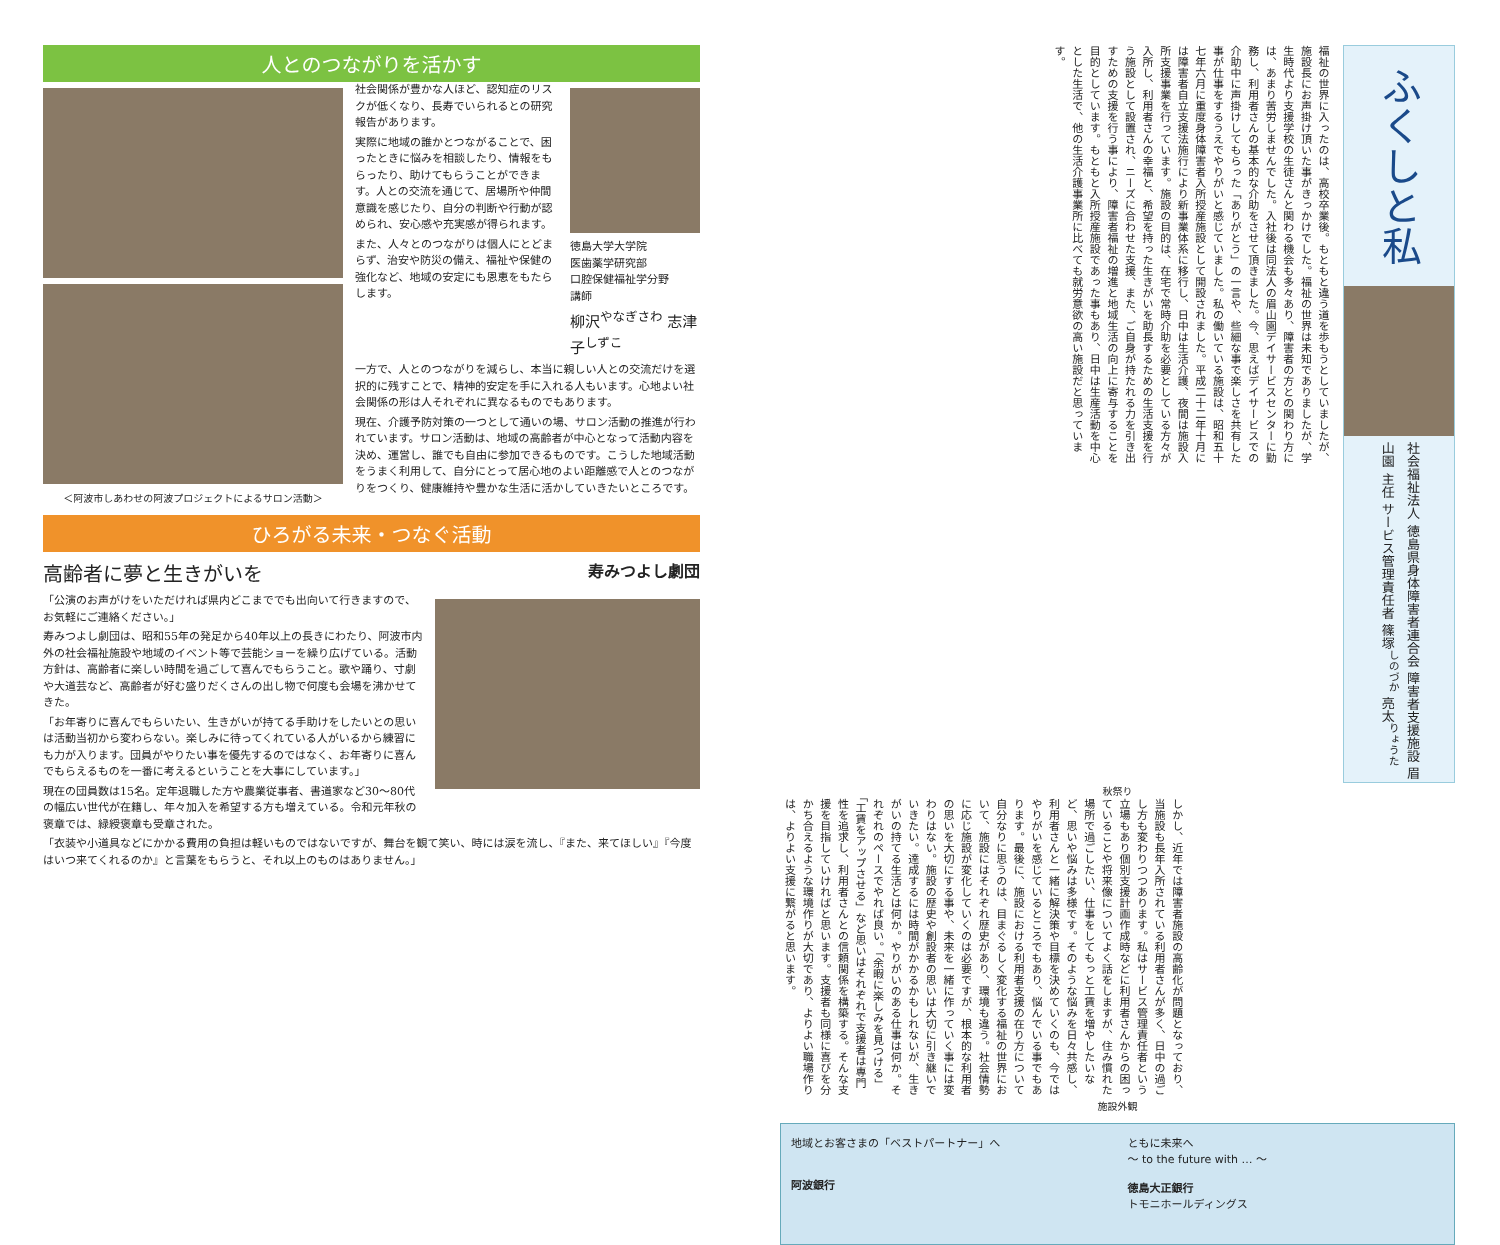人とのつながりを活かす
＜阿波市しあわせの阿波プロジェクトによるサロン活動＞
社会関係が豊かな人ほど、認知症のリスクが低くなり、長寿でいられるとの研究報告があります。
実際に地域の誰かとつながることで、困ったときに悩みを相談したり、情報をもらったり、助けてもらうことができます。人との交流を通じて、居場所や仲間意識を感じたり、自分の判断や行動が認められ、安心感や充実感が得られます。
また、人々とのつながりは個人にとどまらず、治安や防災の備え、福祉や保健の強化など、地域の安定にも恩恵をもたらします。
徳島大学大学院
医歯薬学研究部
口腔保健福祉学分野
講師
柳沢<sup>やなぎさわ</sup> 志津子<sup>しずこ</sup>
一方で、人とのつながりを減らし、本当に親しい人との交流だけを選択的に残すことで、精神的安定を手に入れる人もいます。心地よい社会関係の形は人それぞれに異なるものでもあります。
現在、介護予防対策の一つとして通いの場、サロン活動の推進が行われています。サロン活動は、地域の高齢者が中心となって活動内容を決め、運営し、誰でも自由に参加できるものです。こうした地域活動をうまく利用して、自分にとって居心地のよい距離感で人とのつながりをつくり、健康維持や豊かな生活に活かしていきたいところです。
ひろがる未来・つなぐ活動
高齢者に夢と生きがいを 寿みつよし劇団
「公演のお声がけをいただければ県内どこまででも出向いて行きますので、お気軽にご連絡ください。」
寿みつよし劇団は、昭和55年の発足から40年以上の長きにわたり、阿波市内外の社会福祉施設や地域のイベント等で芸能ショーを繰り広げている。活動方針は、高齢者に楽しい時間を過ごして喜んでもらうこと。歌や踊り、寸劇や大道芸など、高齢者が好む盛りだくさんの出し物で何度も会場を沸かせてきた。
「お年寄りに喜んでもらいたい、生きがいが持てる手助けをしたいとの思いは活動当初から変わらない。楽しみに待ってくれている人がいるから練習にも力が入ります。団員がやりたい事を優先するのではなく、お年寄りに喜んでもらえるものを一番に考えるということを大事にしています。」
現在の団員数は15名。定年退職した方や農業従事者、書道家など30～80代の幅広い世代が在籍し、年々加入を希望する方も増えている。令和元年秋の褒章では、緑綬褒章も受章された。
「衣装や小道具などにかかる費用の負担は軽いものではないですが、舞台を観て笑い、時には涙を流し、『また、来てほしい』『今度はいつ来てくれるのか』と言葉をもらうと、それ以上のものはありません。」
福祉の世界に入ったのは、高校卒業後。もともと違う道を歩もうとしていましたが、施設長にお声掛け頂いた事がきっかけでした。福祉の世界は未知でありましたが、学生時代より支援学校の生徒さんと関わる機会も多々あり、障害者の方との関わり方には、あまり苦労しませんでした。入社後は同法人の眉山園デイサービスセンターに勤務し、利用者さんの基本的な介助をさせて頂きました。今、思えばデイサービスでの介助中に声掛けしてもらった「ありがとう」の一言や、些細な事で楽しさを共有した事が仕事をするうえでやりがいと感じていました。私の働いている施設は、昭和五十七年六月に重度身体障害者入所授産施設として開設されました。平成二十二年十月には障害者自立支援法施行により新事業体系に移行し、日中は生活介護、夜間は施設入所支援事業を行っています。施設の目的は、在宅で常時介助を必要としている方々が入所し、利用者さんの幸福と、希望を持った生きがいを助長するための生活支援を行う施設として設置され、ニーズに合わせた支援、また、ご自身が持たれる力を引き出すための支援を行う事により、障害者福祉の増進と地域生活の向上に寄与することを目的としています。もともと入所授産施設であった事もあり、日中は生産活動を中心とした生活で、他の生活介護事業所に比べても就労意欲の高い施設だと思っています。
ふくしと私
社会福祉法人 徳島県身体障害者連合会 障害者支援施設 眉山園 主任 サービス管理責任者 篠塚<sup>しのづか</sup> 亮太<sup>りょうた</sup>
秋祭り
しかし、近年では障害者施設の高齢化が問題となっており、当施設も長年入所されている利用者さんが多く、日中の過ごし方も変わりつつあります。私はサービス管理責任者という立場もあり個別支援計画作成時などに利用者さんからの困っていることや将来像についてよく話をしますが、住み慣れた場所で過ごしたい、仕事をしてもっと工賃を増やしたいなど、思いや悩みは多様です。そのような悩みを日々共感し、利用者さんと一緒に解決策や目標を決めていくのも、今ではやりがいを感じているところでもあり、悩んでいる事でもあります。最後に、施設における利用者支援の在り方について自分なりに思うのは、目まぐるしく変化する福祉の世界において、施設にはそれぞれ歴史があり、環境も違う。社会情勢に応じ施設が変化していくのは必要ですが、根本的な利用者の思いを大切にする事や、未来を一緒に作っていく事には変わりはない。施設の歴史や創設者の思いは大切に引き継いでいきたい。達成するには時間がかかるかもしれないが、生きがいの持てる生活とは何か。やりがいのある仕事は何か。それぞれのペースでやれば良い。「余暇に楽しみを見つける」「工賃をアップさせる」など思いはそれぞれで支援者は専門性を追求し、利用者さんとの信頼関係を構築する。そんな支援を目指していければと思います。支援者も同様に喜びを分かち合えるような環境作りが大切であり、よりよい職場作りは、よりよい支援に繋がると思います。
施設外観
地域とお客さまの「ベストパートナー」へ
阿波銀行
ともに未来へ
～ to the future with … ～
徳島大正銀行
トモニホールディングス